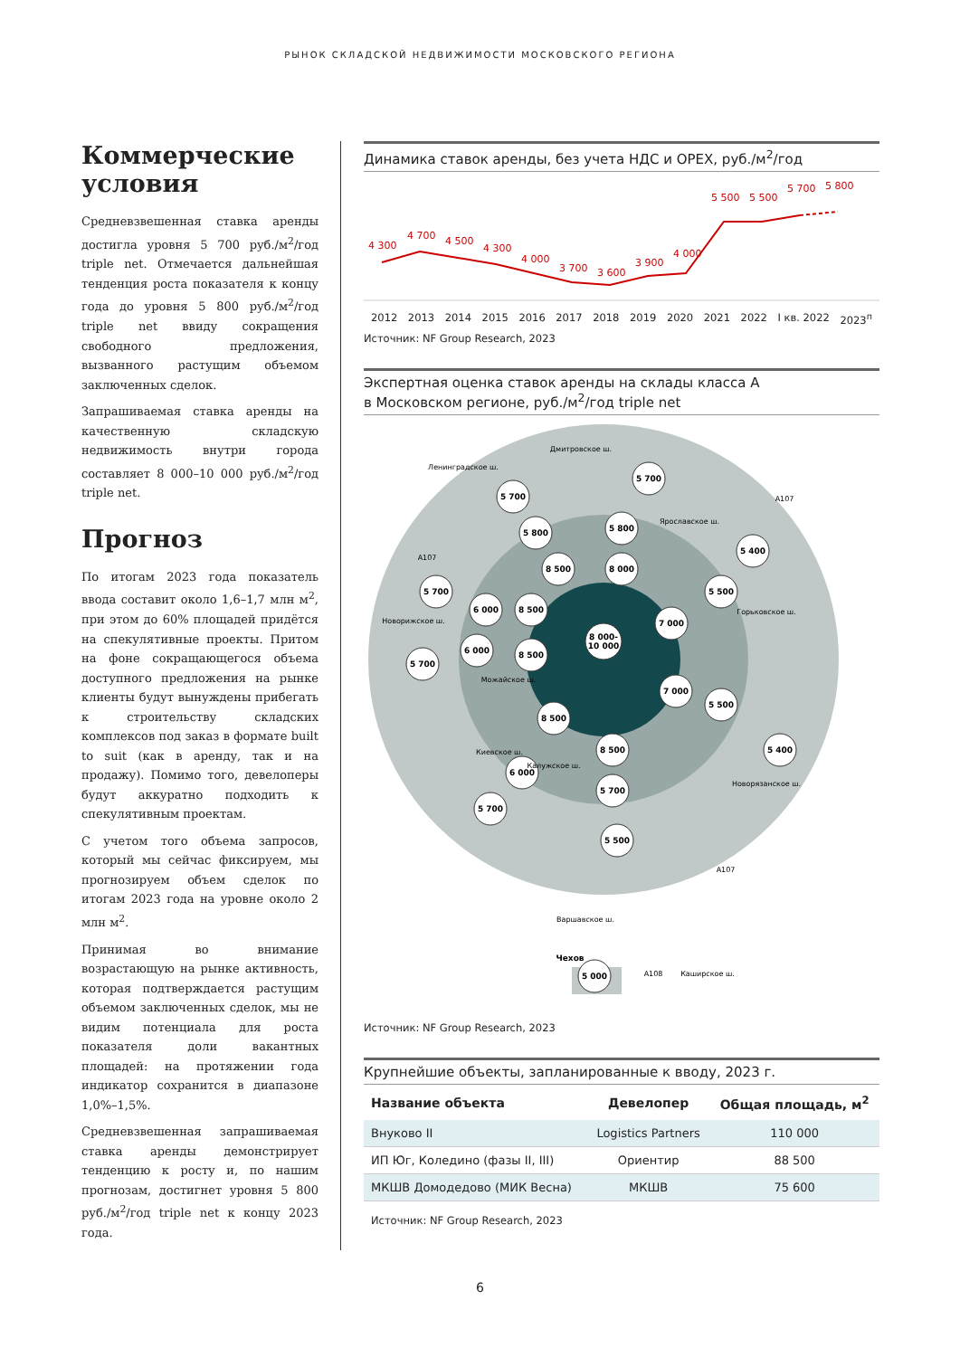РЫНОК СКЛАДСКОЙ НЕДВИЖИМОСТИ МОСКОВСКОГО РЕГИОНА
Коммерческие условия
Средневзвешенная ставка аренды достигла уровня 5 700 руб./м<sup>2</sup>/год triple net. Отмечается дальнейшая тенденция роста показателя к концу года до уровня 5 800 руб./м<sup>2</sup>/год triple net ввиду сокращения свободного предложения, вызванного растущим объемом заключенных сделок.
Запрашиваемая ставка аренды на качественную складскую недвижимость внутри города составляет 8 000–10 000 руб./м<sup>2</sup>/год triple net.
Прогноз
По итогам 2023 года показатель ввода составит около 1,6–1,7 млн м<sup>2</sup>, при этом до 60% площадей придётся на спекулятивные проекты. Притом на фоне сокращающегося объема доступного предложения на рынке клиенты будут вынуждены прибегать к строительству складских комплексов под заказ в формате built to suit (как в аренду, так и на продажу). Помимо того, девелоперы будут аккуратно подходить к спекулятивным проектам.
С учетом того объема запросов, который мы сейчас фиксируем, мы прогнозируем объем сделок по итогам 2023 года на уровне около 2 млн м<sup>2</sup>.
Принимая во внимание возрастающую на рынке активность, которая подтверждается растущим объемом заключенных сделок, мы не видим потенциала для роста показателя доли вакантных площадей: на протяжении года индикатор сохранится в диапазоне 1,0%–1,5%.
Средневзвешенная запрашиваемая ставка аренды демонстрирует тенденцию к росту и, по нашим прогнозам, достигнет уровня 5 800 руб./м<sup>2</sup>/год triple net к концу 2023 года.
Динамика ставок аренды, без учета НДС и OPEX, руб./м<sup>2</sup>/год
4 300
4 700
4 500
4 300
4 000
3 700
3 600
3 900
4 000
5 500
5 500
5 700
5 800
2012 2013 2014 2015 2016 2017 2018 2019 2020 2021 2022 I кв. 2022 2023<sup>п</sup>
Источник: NF Group Research, 2023
Экспертная оценка ставок аренды на склады класса А
в Московском регионе, руб./м<sup>2</sup>/год triple net
5 700
5 700
5 800
5 800
5 400
8 500
8 000
5 700
6 000
8 500
5 500
7 000
8 000-
10 000
6 000
8 500
5 700
7 000
5 500
8 500
8 500
6 000
5 400
5 700
5 700
5 500
5 000
Чехов
Ленинградское ш.
Дмитровское ш.
Ярославское ш.
Горьковское ш.
Новорижское ш.
Можайское ш.
Киевское ш.
Калужское ш.
Новорязанское ш.
Варшавское ш.
Каширское ш.
А107
А107
А107
А108
Источник: NF Group Research, 2023
Крупнейшие объекты, запланированные к вводу, 2023 г.
| Название объекта | Девелопер | Общая площадь, м<sup>2</sup> |
| --- | --- | --- |
| Внуково II | Logistics Partners | 110 000 |
| ИП Юг, Коледино (фазы II, III) | Ориентир | 88 500 |
| МКШВ Домодедово (МИК Весна) | МКШВ | 75 600 |
Источник: NF Group Research, 2023
6